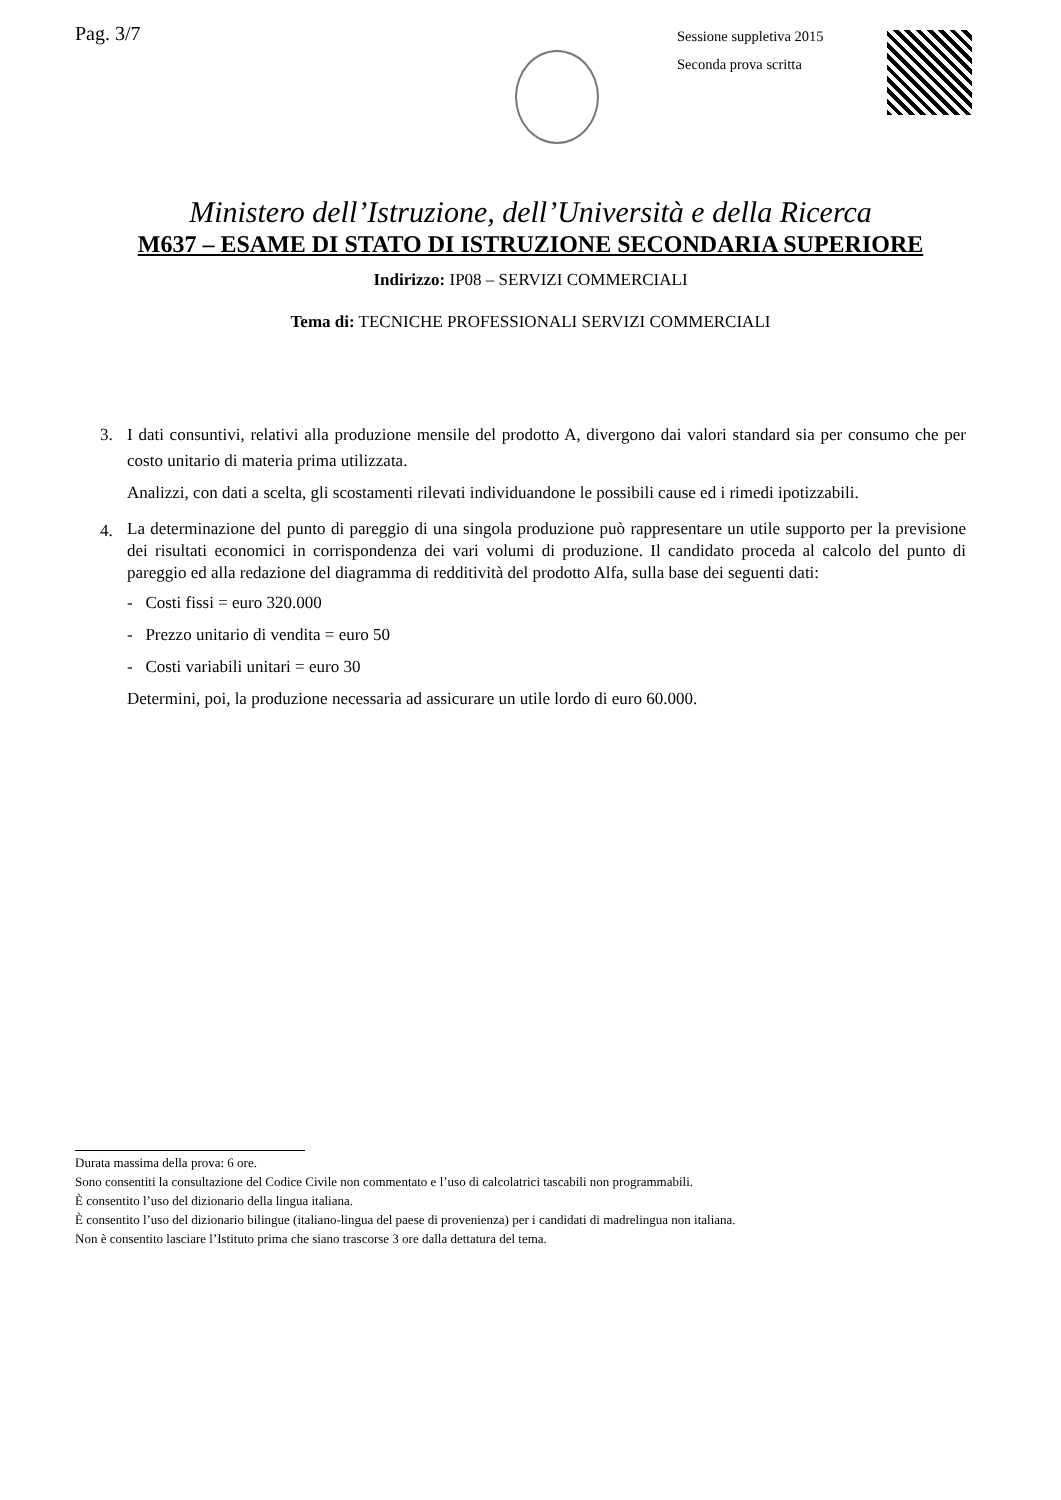Pag. 3/7
Sessione suppletiva 2015
Seconda prova scritta
Ministero dell’Istruzione, dell’Università e della Ricerca
M637 – ESAME DI STATO DI ISTRUZIONE SECONDARIA SUPERIORE
Indirizzo: IP08 – SERVIZI COMMERCIALI
Tema di: TECNICHE PROFESSIONALI SERVIZI COMMERCIALI
3. I dati consuntivi, relativi alla produzione mensile del prodotto A, divergono dai valori standard sia per consumo che per costo unitario di materia prima utilizzata.
Analizzi, con dati a scelta, gli scostamenti rilevati individuandone le possibili cause ed i rimedi ipotizzabili.
4.
La determinazione del punto di pareggio di una singola produzione può rappresentare un utile supporto per la previsione dei risultati economici in corrispondenza dei vari volumi di produzione. Il candidato proceda al calcolo del punto di pareggio ed alla redazione del diagramma di redditività del prodotto Alfa, sulla base dei seguenti dati:
- Costi fissi = euro 320.000
- Prezzo unitario di vendita = euro 50
- Costi variabili unitari = euro 30
Determini, poi, la produzione necessaria ad assicurare un utile lordo di euro 60.000.
Durata massima della prova: 6 ore.
Sono consentiti la consultazione del Codice Civile non commentato e l’uso di calcolatrici tascabili non programmabili.
È consentito l’uso del dizionario della lingua italiana.
È consentito l’uso del dizionario bilingue (italiano-lingua del paese di provenienza) per i candidati di madrelingua non italiana.
Non è consentito lasciare l’Istituto prima che siano trascorse 3 ore dalla dettatura del tema.